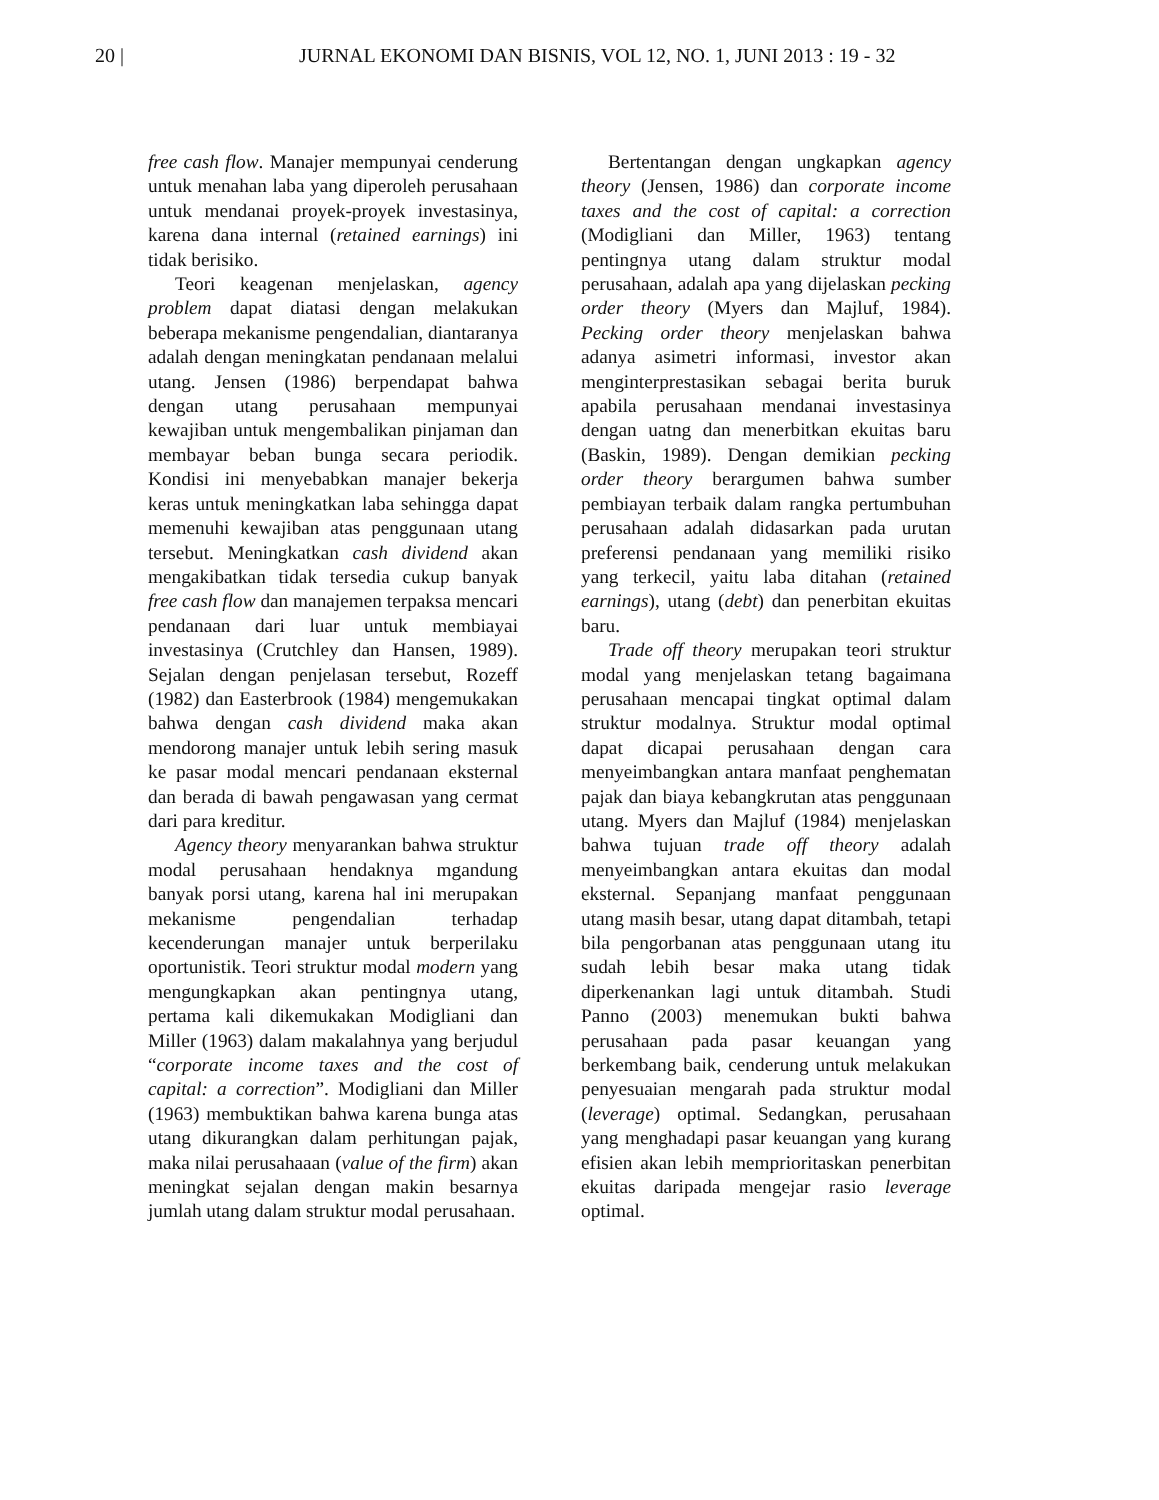20 | JURNAL EKONOMI DAN BISNIS, VOL 12, NO. 1, JUNI 2013 : 19 - 32
free cash flow. Manajer mempunyai cenderung untuk menahan laba yang diperoleh perusahaan untuk mendanai proyek-proyek investasinya, karena dana internal (retained earnings) ini tidak berisiko.
Teori keagenan menjelaskan, agency problem dapat diatasi dengan melakukan beberapa mekanisme pengendalian, diantaranya adalah dengan meningkatan pendanaan melalui utang. Jensen (1986) berpendapat bahwa dengan utang perusahaan mempunyai kewajiban untuk mengembalikan pinjaman dan membayar beban bunga secara periodik. Kondisi ini menyebabkan manajer bekerja keras untuk meningkatkan laba sehingga dapat memenuhi kewajiban atas penggunaan utang tersebut. Meningkatkan cash dividend akan mengakibatkan tidak tersedia cukup banyak free cash flow dan manajemen terpaksa mencari pendanaan dari luar untuk membiayai investasinya (Crutchley dan Hansen, 1989). Sejalan dengan penjelasan tersebut, Rozeff (1982) dan Easterbrook (1984) mengemukakan bahwa dengan cash dividend maka akan mendorong manajer untuk lebih sering masuk ke pasar modal mencari pendanaan eksternal dan berada di bawah pengawasan yang cermat dari para kreditur.
Agency theory menyarankan bahwa struktur modal perusahaan hendaknya mgandung banyak porsi utang, karena hal ini merupakan mekanisme pengendalian terhadap kecenderungan manajer untuk berperilaku oportunistik. Teori struktur modal modern yang mengungkapkan akan pentingnya utang, pertama kali dikemukakan Modigliani dan Miller (1963) dalam makalahnya yang berjudul “corporate income taxes and the cost of capital: a correction”. Modigliani dan Miller (1963) membuktikan bahwa karena bunga atas utang dikurangkan dalam perhitungan pajak, maka nilai perusahaaan (value of the firm) akan meningkat sejalan dengan makin besarnya jumlah utang dalam struktur modal perusahaan.
Bertentangan dengan ungkapkan agency theory (Jensen, 1986) dan corporate income taxes and the cost of capital: a correction (Modigliani dan Miller, 1963) tentang pentingnya utang dalam struktur modal perusahaan, adalah apa yang dijelaskan pecking order theory (Myers dan Majluf, 1984). Pecking order theory menjelaskan bahwa adanya asimetri informasi, investor akan menginterprestasikan sebagai berita buruk apabila perusahaan mendanai investasinya dengan uatng dan menerbitkan ekuitas baru (Baskin, 1989). Dengan demikian pecking order theory berargumen bahwa sumber pembiayan terbaik dalam rangka pertumbuhan perusahaan adalah didasarkan pada urutan preferensi pendanaan yang memiliki risiko yang terkecil, yaitu laba ditahan (retained earnings), utang (debt) dan penerbitan ekuitas baru.
Trade off theory merupakan teori struktur modal yang menjelaskan tetang bagaimana perusahaan mencapai tingkat optimal dalam struktur modalnya. Struktur modal optimal dapat dicapai perusahaan dengan cara menyeimbangkan antara manfaat penghematan pajak dan biaya kebangkrutan atas penggunaan utang. Myers dan Majluf (1984) menjelaskan bahwa tujuan trade off theory adalah menyeimbangkan antara ekuitas dan modal eksternal. Sepanjang manfaat penggunaan utang masih besar, utang dapat ditambah, tetapi bila pengorbanan atas penggunaan utang itu sudah lebih besar maka utang tidak diperkenankan lagi untuk ditambah. Studi Panno (2003) menemukan bukti bahwa perusahaan pada pasar keuangan yang berkembang baik, cenderung untuk melakukan penyesuaian mengarah pada struktur modal (leverage) optimal. Sedangkan, perusahaan yang menghadapi pasar keuangan yang kurang efisien akan lebih memprioritaskan penerbitan ekuitas daripada mengejar rasio leverage optimal.